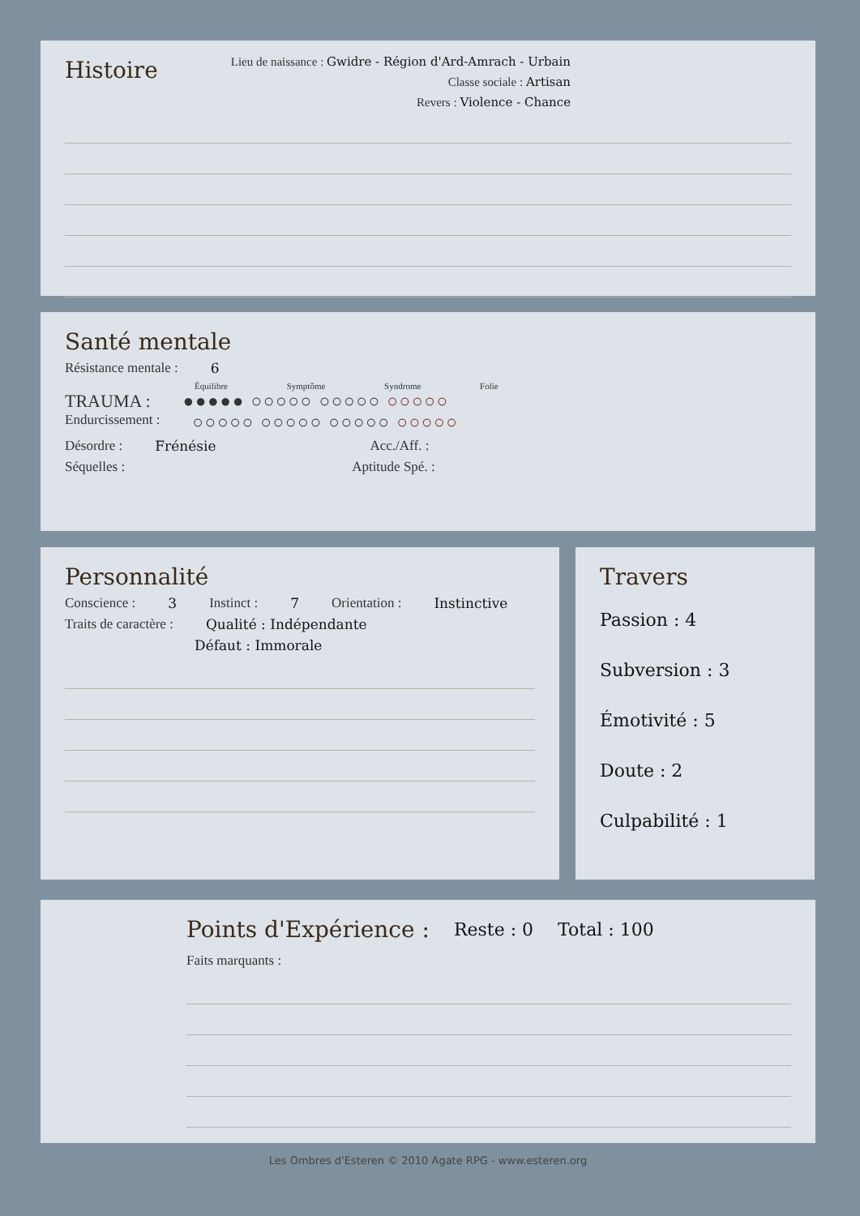Histoire
Lieu de naissance : Gwidre - Région d'Ard-Amrach - Urbain
Classe sociale : Artisan
Revers : Violence - Chance
Santé mentale
Résistance mentale : 6
Équilibre Symptôme Syndrome Folie
TRAUMA : ●●●●● ○○○○○ ○○○○○ ○○○○○
Endurcissement : ○○○○○ ○○○○○ ○○○○○ ○○○○○
Désordre : Frénésie Acc./Aff. :
Séquelles : Aptitude Spé. :
Personnalité
Conscience : 3 Instinct : 7 Orientation : Instinctive
Traits de caractère : Qualité : Indépendante
Défaut : Immorale
Travers
Passion : 4
Subversion : 3
Émotivité : 5
Doute : 2
Culpabilité : 1
Points d'Expérience :
Reste : 0 Total : 100
Faits marquants :
Les Ombres d'Esteren © 2010 Agate RPG - www.esteren.org